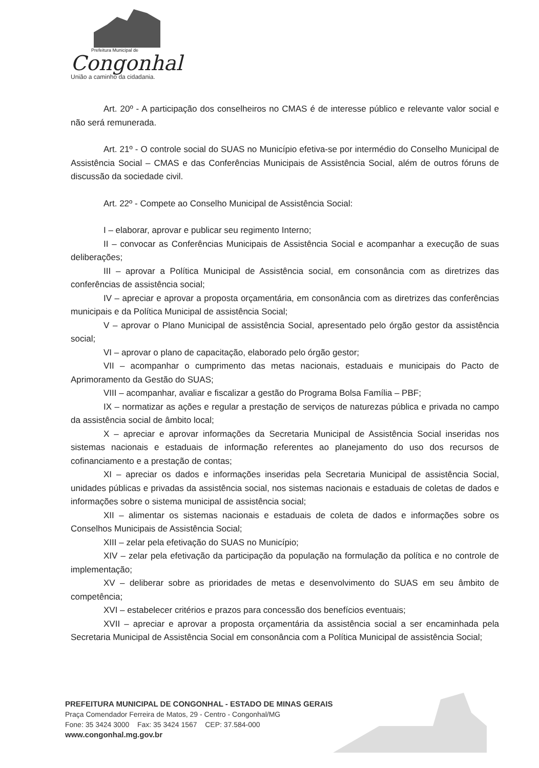Prefeitura Municipal de
Congonhal
União a caminho da cidadania.
Art. 20º - A participação dos conselheiros no CMAS é de interesse público e relevante valor social e não será remunerada.
Art. 21º - O controle social do SUAS no Município efetiva-se por intermédio do Conselho Municipal de Assistência Social – CMAS e das Conferências Municipais de Assistência Social, além de outros fóruns de discussão da sociedade civil.
Art. 22º - Compete ao Conselho Municipal de Assistência Social:
I – elaborar, aprovar e publicar seu regimento Interno;
II – convocar as Conferências Municipais de Assistência Social e acompanhar a execução de suas deliberações;
III – aprovar a Política Municipal de Assistência social, em consonância com as diretrizes das conferências de assistência social;
IV – apreciar e aprovar a proposta orçamentária, em consonância com as diretrizes das conferências municipais e da Política Municipal de assistência Social;
V – aprovar o Plano Municipal de assistência Social, apresentado pelo órgão gestor da assistência social;
VI – aprovar o plano de capacitação, elaborado pelo órgão gestor;
VII – acompanhar o cumprimento das metas nacionais, estaduais e municipais do Pacto de Aprimoramento da Gestão do SUAS;
VIII – acompanhar, avaliar e fiscalizar a gestão do Programa Bolsa Família – PBF;
IX – normatizar as ações e regular a prestação de serviços de naturezas pública e privada no campo da assistência social de âmbito local;
X – apreciar e aprovar informações da Secretaria Municipal de Assistência Social inseridas nos sistemas nacionais e estaduais de informação referentes ao planejamento do uso dos recursos de cofinanciamento e a prestação de contas;
XI – apreciar os dados e informações inseridas pela Secretaria Municipal de assistência Social, unidades públicas e privadas da assistência social, nos sistemas nacionais e estaduais de coletas de dados e informações sobre o sistema municipal de assistência social;
XII – alimentar os sistemas nacionais e estaduais de coleta de dados e informações sobre os Conselhos Municipais de Assistência Social;
XIII – zelar pela efetivação do SUAS no Município;
XIV – zelar pela efetivação da participação da população na formulação da política e no controle de implementação;
XV – deliberar sobre as prioridades de metas e desenvolvimento do SUAS em seu âmbito de competência;
XVI – estabelecer critérios e prazos para concessão dos benefícios eventuais;
XVII – apreciar e aprovar a proposta orçamentária da assistência social a ser encaminhada pela Secretaria Municipal de Assistência Social em consonância com a Política Municipal de assistência Social;
PREFEITURA MUNICIPAL DE CONGONHAL - ESTADO DE MINAS GERAIS
Praça Comendador Ferreira de Matos, 29 - Centro - Congonhal/MG
Fone: 35 3424 3000 Fax: 35 3424 1567 CEP: 37.584-000
www.congonhal.mg.gov.br